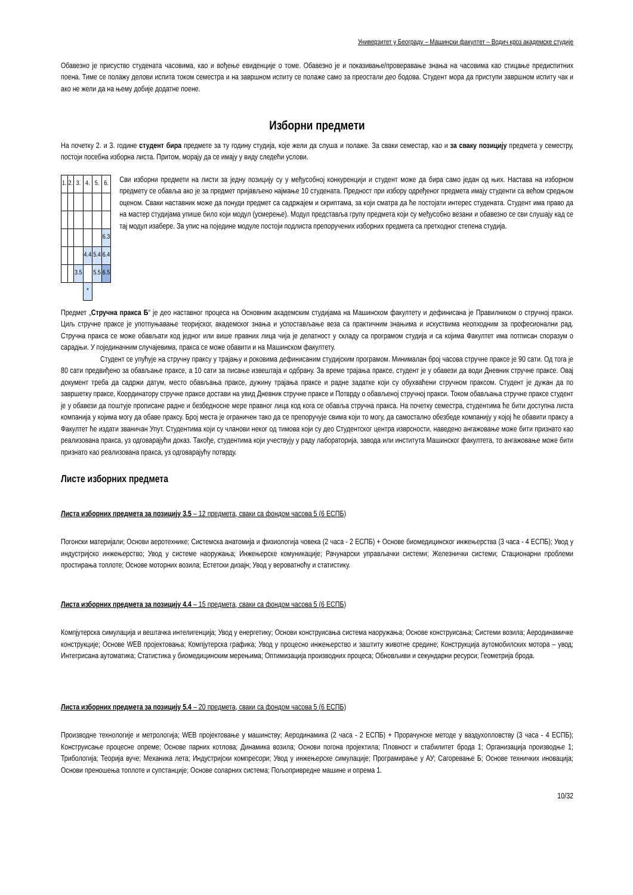Универзитет у Београду – Машински факултет – Водич кроз академске студије
Обавезно је присуство студената часовима, као и вођење евиденције о томе. Обавезно је и показивање/проверавање знања на часовима као стицање предиспитних поена. Тиме се полажу делови испита током семестра и на завршном испиту се полаже само за преостали део бодова. Студент мора да приступи завршном испиту чак и ако не жели да на њему добије додатне поене.
Изборни предмети
На почетку 2. и 3. године студент бира предмете за ту годину студија, које жели да слуша и полаже. За сваки семестар, као и за сваку позицију предмета у семестру, постоји посебна изборна листа. Притом, морају да се имају у виду следећи услови.
| 1. | 2. | 3. | 4. | 5. | 6. |
| | | | | | 6.3 |
| | | | 4.4 | 5.4 | 6.4 |
| | | 3.5 | | 5.5 | 6.5 |
| | | | * | | |
Сви изборни предмети на листи за једну позицију су у међусобној конкуренцији и студент може да бира само један од њих. Настава на изборном предмету се обавља ако је за предмет пријављено најмање 10 студената. Предност при избору одређеног предмета имају студенти са већом средњом оценом. Сваки наставник може да понуди предмет са садржајем и скриптама, за који сматра да ће постојати интерес студената. Студент има право да на мастер студијама упише било који модул (усмерење). Модул представља групу предмета који су међусобно везани и обавезно се сви слушају кад се тај модул изабере. За упис на поједине модуле постоји подлиста препоручених изборних предмета са претходног степена студија.
Предмет „Стручна пракса Б“ је део наставног процеса на Основним академским студијама на Машинском факултету и дефинисана је Правилником о стручној пракси. Циљ стручне праксе је употпуњавање теоријског, академског знања и успостављање веза са практичним знањима и искуствима неопходним за професионални рад. Стручна пракса се може обављати код једног или више правних лица чија је делатност у складу са програмом студија и са којима Факултет има потписан споразум о сарадњи. У појединачним случајевима, пракса се може обавити и на Машинском факултету.
Студент се упућује на стручну праксу у трајању и роковима дефинисаним студијским програмом. Минималан број часова стручне праксе је 90 сати. Од тога је 80 сати предвиђено за обављање праксе, а 10 сати за писање извештаја и одбрану. За време трајања праксе, студент је у обавези да води Дневник стручне праксе. Овај документ треба да садржи датум, место обављања праксе, дужину трајања праксе и радне задатке који су обухваћени стручном праксом. Студент је дужан да по завршетку праксе, Координатору стручне праксе достави на увид Дневник стручне праксе и Потврду о обављеној стручној пракси. Током обављања стручне праксе студент је у обавези да поштује прописане радне и безбедносне мере правног лица код кога се обавља стручна пракса. На почетку семестра, студентима ће бити доступна листа компанија у којима могу да обаве праксу. Број места је ограничен тако да се препоручује свима који то могу, да самостално обезбеде компанију у којој ће обавити праксу а Факултет ће издати званичан Упут. Студентима који су чланови неког од тимова који су део Студентског центра изврсности, наведено ангажовање може бити признато као реализована пракса, уз одговарајући доказ. Такође, студентима који учествују у раду лабораторија, завода или института Машинског факултета, то ангажовање може бити признато као реализована пракса, уз одговарајућу потврду.
Листе изборних предмета
Листа изборних предмета за позицију 3.5 – 12 предмета, сваки са фондом часова 5 (6 ЕСПБ)
Погонски материјали; Основи аеротехнике; Системска анатомија и физиологија човека (2 часа - 2 ЕСПБ) + Основе биомедицинског инжењерства (3 часа - 4 ЕСПБ); Увод у индустријско инжењерство; Увод у системе наоружања; Инжењерске комуникације; Рачунарски управљачки системи; Железнички системи; Стационарни проблеми простирања топлоте; Основе моторних возила; Естетски дизајн; Увод у вероватноћу и статистику.
Листа изборних предмета за позицију 4.4 – 15 предмета, сваки са фондом часова 5 (6 ЕСПБ)
Компјутерска симулација и вештачка интелигенција; Увод у енергетику; Основи конструисања система наоружања; Основе конструисања; Системи возила; Аеродинамичке конструкције; Основе WEB пројектовања; Компјутерска графика; Увод у процесно инжењерство и заштиту животне средине; Конструкција аутомобилских мотора – увод; Интегрисана аутоматика; Статистика у биомедицинским мерењима; Оптимизација производних процеса; Обновљиви и секундарни ресурси; Геометрија брода.
Листа изборних предмета за позицију 5.4 – 20 предмета, сваки са фондом часова 5 (6 ЕСПБ)
Производне технологије и метрологија; WEB пројектовање у машинству; Аеродинамика (2 часа - 2 ЕСПБ) + Прорачунске методе у ваздухопловству (3 часа - 4 ЕСПБ); Конструисање процесне опреме; Основе парних котлова; Динамика возила; Основи погона пројектила; Пловност и стабилитет брода 1; Организација производње 1; Трибологија; Теорија вуче; Механика лета; Индустријски компресори; Увод у инжењерске симулације; Програмирање у АУ; Сагоревање Б; Основе техничких иновација; Основи преношења топлоте и супстанције; Основе соларних система; Пољопривредне машине и опрема 1.
10/32